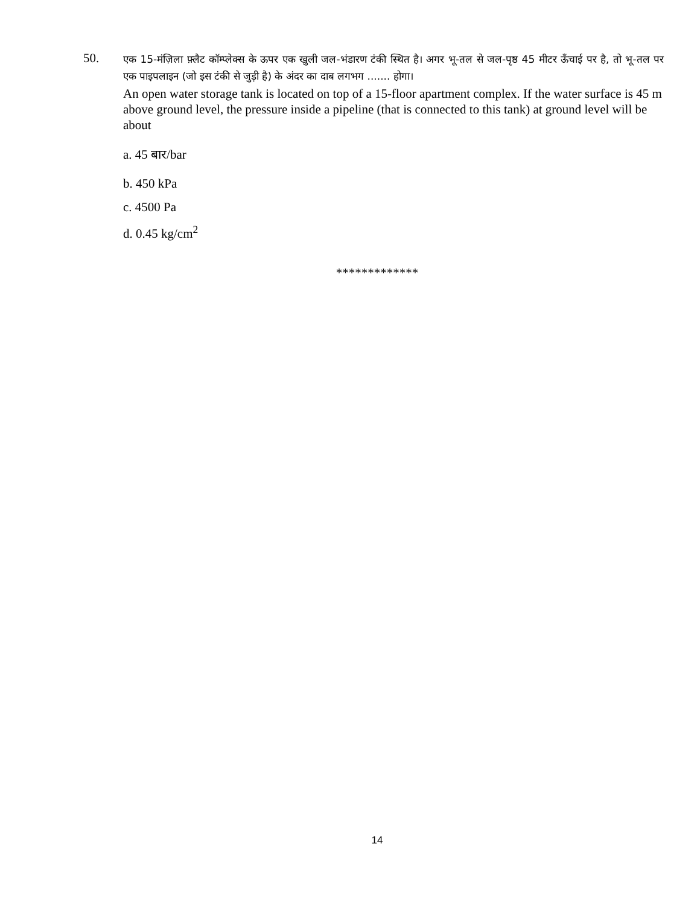50.
एक 15-मंज़िला फ़्लैट कॉम्प्लेक्स के ऊपर एक खुली जल-भंडारण टंकी स्थित है। अगर भू-तल से जल-पृष्ठ 45 मीटर ऊँचाई पर है, तो भू-तल पर एक पाइपलाइन (जो इस टंकी से जुड़ी है) के अंदर का दाब लगभग ....... होगा।
An open water storage tank is located on top of a 15-floor apartment complex. If the water surface is 45 m above ground level, the pressure inside a pipeline (that is connected to this tank) at ground level will be about
a. 45 बार/bar
b. 450 kPa
c. 4500 Pa
d. 0.45 kg/cm<sup>2</sup>
*************
14